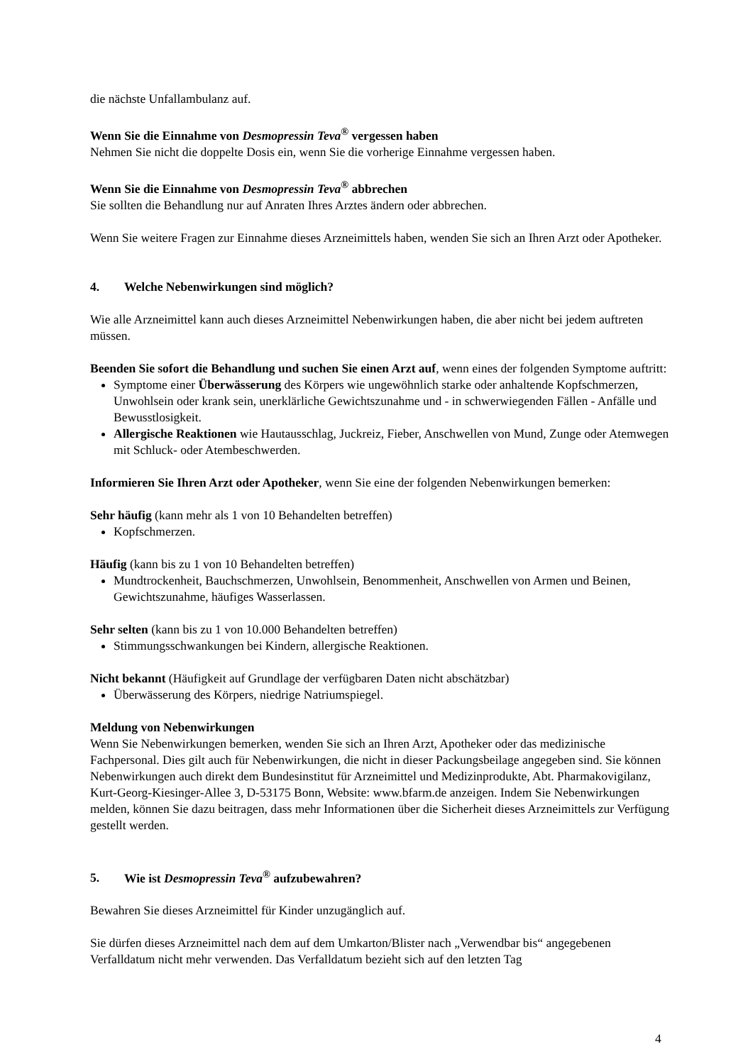die nächste Unfallambulanz auf.
Wenn Sie die Einnahme von Desmopressin Teva<sup>®</sup> vergessen haben
Nehmen Sie nicht die doppelte Dosis ein, wenn Sie die vorherige Einnahme vergessen haben.
Wenn Sie die Einnahme von Desmopressin Teva<sup>®</sup> abbrechen
Sie sollten die Behandlung nur auf Anraten Ihres Arztes ändern oder abbrechen.
Wenn Sie weitere Fragen zur Einnahme dieses Arzneimittels haben, wenden Sie sich an Ihren Arzt oder Apotheker.
4. Welche Nebenwirkungen sind möglich?
Wie alle Arzneimittel kann auch dieses Arzneimittel Nebenwirkungen haben, die aber nicht bei jedem auftreten müssen.
Beenden Sie sofort die Behandlung und suchen Sie einen Arzt auf, wenn eines der folgenden Symptome auftritt:
Symptome einer Überwässerung des Körpers wie ungewöhnlich starke oder anhaltende Kopfschmerzen, Unwohlsein oder krank sein, unerklärliche Gewichtszunahme und - in schwerwiegenden Fällen - Anfälle und Bewusstlosigkeit.
Allergische Reaktionen wie Hautausschlag, Juckreiz, Fieber, Anschwellen von Mund, Zunge oder Atemwegen mit Schluck- oder Atembeschwerden.
Informieren Sie Ihren Arzt oder Apotheker, wenn Sie eine der folgenden Nebenwirkungen bemerken:
Sehr häufig (kann mehr als 1 von 10 Behandelten betreffen)
Kopfschmerzen.
Häufig (kann bis zu 1 von 10 Behandelten betreffen)
Mundtrockenheit, Bauchschmerzen, Unwohlsein, Benommenheit, Anschwellen von Armen und Beinen, Gewichtszunahme, häufiges Wasserlassen.
Sehr selten (kann bis zu 1 von 10.000 Behandelten betreffen)
Stimmungsschwankungen bei Kindern, allergische Reaktionen.
Nicht bekannt (Häufigkeit auf Grundlage der verfügbaren Daten nicht abschätzbar)
Überwässerung des Körpers, niedrige Natriumspiegel.
Meldung von Nebenwirkungen
Wenn Sie Nebenwirkungen bemerken, wenden Sie sich an Ihren Arzt, Apotheker oder das medizinische Fachpersonal. Dies gilt auch für Nebenwirkungen, die nicht in dieser Packungsbeilage angegeben sind. Sie können Nebenwirkungen auch direkt dem Bundesinstitut für Arzneimittel und Medizinprodukte, Abt. Pharmakovigilanz, Kurt-Georg-Kiesinger-Allee 3, D-53175 Bonn, Website: www.bfarm.de anzeigen. Indem Sie Nebenwirkungen melden, können Sie dazu beitragen, dass mehr Informationen über die Sicherheit dieses Arzneimittels zur Verfügung gestellt werden.
5. Wie ist Desmopressin Teva<sup>®</sup> aufzubewahren?
Bewahren Sie dieses Arzneimittel für Kinder unzugänglich auf.
Sie dürfen dieses Arzneimittel nach dem auf dem Umkarton/Blister nach „Verwendbar bis“ angegebenen Verfalldatum nicht mehr verwenden. Das Verfalldatum bezieht sich auf den letzten Tag
4